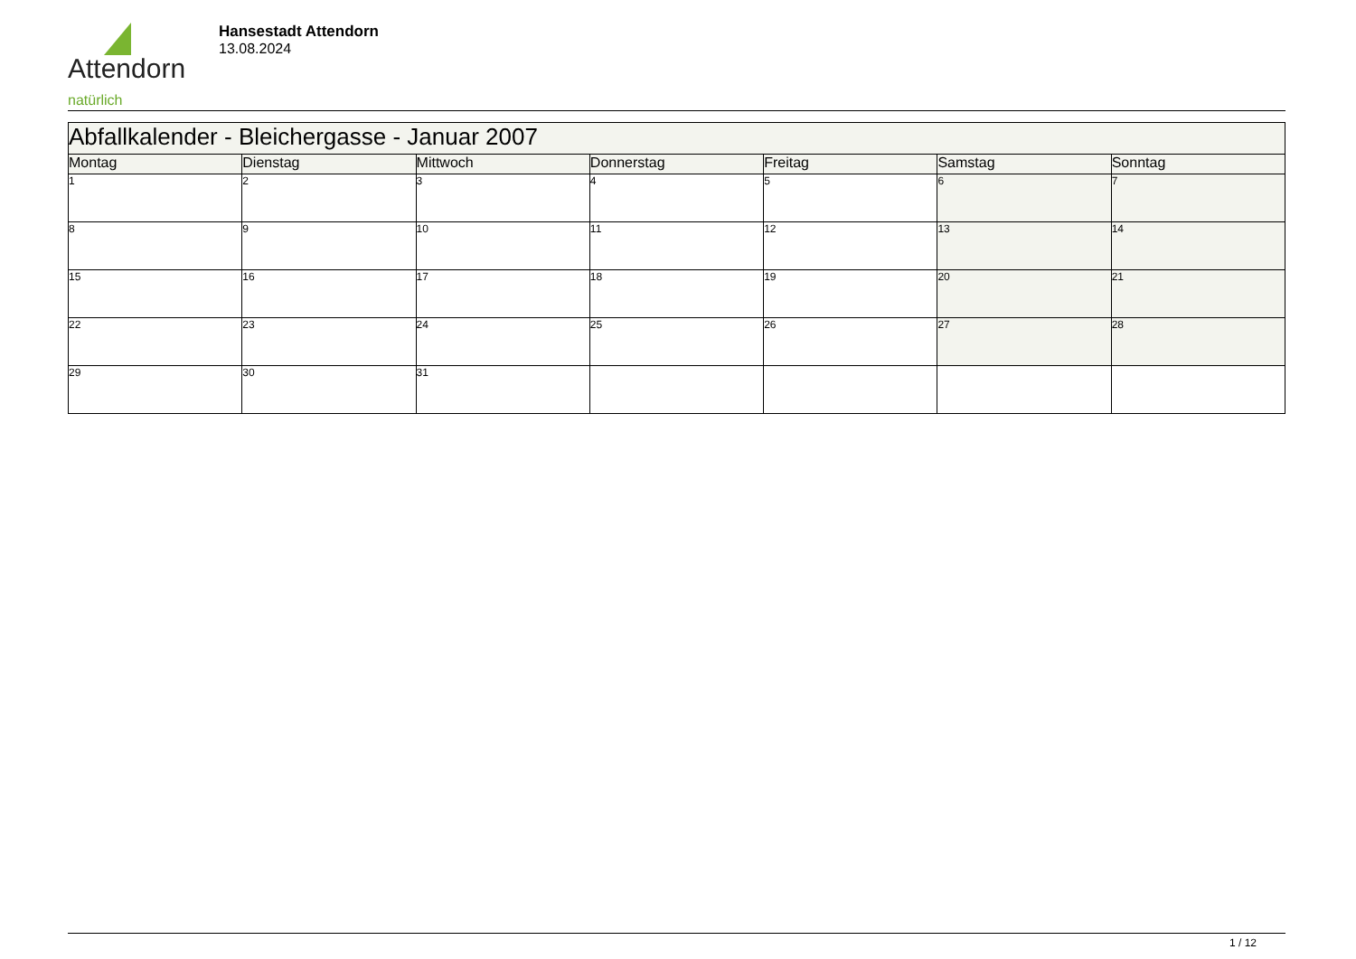Attendorn
natürlich
Hansestadt Attendorn
13.08.2024
| Abfallkalender - Bleichergasse - Januar 2007 | | | | | | |
| --- | --- | --- | --- | --- | --- | --- |
| Montag | Dienstag | Mittwoch | Donnerstag | Freitag | Samstag | Sonntag |
| 1 | 2 | 3 | 4 | 5 | 6 | 7 |
| 8 | 9 | 10 | 11 | 12 | 13 | 14 |
| 15 | 16 | 17 | 18 | 19 | 20 | 21 |
| 22 | 23 | 24 | 25 | 26 | 27 | 28 |
| 29 | 30 | 31 | | | | |
1 / 12